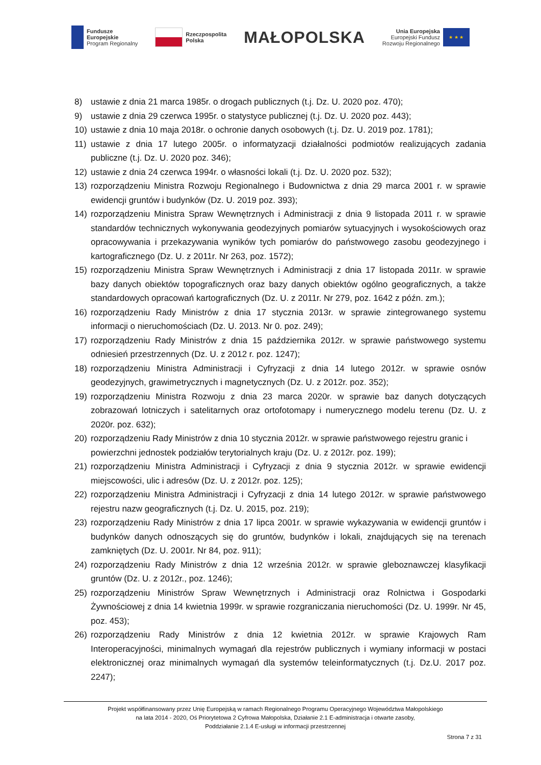Fundusze
Europejskie
Program Regionalny
Rzeczpospolita
Polska
MAŁOPOLSKA
Unia Europejska
Europejski Fundusz
Rozwoju Regionalnego
★ ★ ★
8) ustawie z dnia 21 marca 1985r. o drogach publicznych (t.j. Dz. U. 2020 poz. 470);
9) ustawie z dnia 29 czerwca 1995r. o statystyce publicznej (t.j. Dz. U. 2020 poz. 443);
10) ustawie z dnia 10 maja 2018r. o ochronie danych osobowych (t.j. Dz. U. 2019 poz. 1781);
11) ustawie z dnia 17 lutego 2005r. o informatyzacji działalności podmiotów realizujących zadania publiczne (t.j. Dz. U. 2020 poz. 346);
12) ustawie z dnia 24 czerwca 1994r. o własności lokali (t.j. Dz. U. 2020 poz. 532);
13) rozporządzeniu Ministra Rozwoju Regionalnego i Budownictwa z dnia 29 marca 2001 r. w sprawie ewidencji gruntów i budynków (Dz. U. 2019 poz. 393);
14) rozporządzeniu Ministra Spraw Wewnętrznych i Administracji z dnia 9 listopada 2011 r. w sprawie standardów technicznych wykonywania geodezyjnych pomiarów sytuacyjnych i wysokościowych oraz opracowywania i przekazywania wyników tych pomiarów do państwowego zasobu geodezyjnego i kartograficznego (Dz. U. z 2011r. Nr 263, poz. 1572);
15) rozporządzeniu Ministra Spraw Wewnętrznych i Administracji z dnia 17 listopada 2011r. w sprawie bazy danych obiektów topograficznych oraz bazy danych obiektów ogólno geograficznych, a także standardowych opracowań kartograficznych (Dz. U. z 2011r. Nr 279, poz. 1642 z późn. zm.);
16) rozporządzeniu Rady Ministrów z dnia 17 stycznia 2013r. w sprawie zintegrowanego systemu informacji o nieruchomościach (Dz. U. 2013. Nr 0. poz. 249);
17) rozporządzeniu Rady Ministrów z dnia 15 października 2012r. w sprawie państwowego systemu odniesień przestrzennych (Dz. U. z 2012 r. poz. 1247);
18) rozporządzeniu Ministra Administracji i Cyfryzacji z dnia 14 lutego 2012r. w sprawie osnów geodezyjnych, grawimetrycznych i magnetycznych (Dz. U. z 2012r. poz. 352);
19) rozporządzeniu Ministra Rozwoju z dnia 23 marca 2020r. w sprawie baz danych dotyczących zobrazowań lotniczych i satelitarnych oraz ortofotomapy i numerycznego modelu terenu (Dz. U. z 2020r. poz. 632);
20) rozporządzeniu Rady Ministrów z dnia 10 stycznia 2012r. w sprawie państwowego rejestru granic i powierzchni jednostek podziałów terytorialnych kraju (Dz. U. z 2012r. poz. 199);
21) rozporządzeniu Ministra Administracji i Cyfryzacji z dnia 9 stycznia 2012r. w sprawie ewidencji miejscowości, ulic i adresów (Dz. U. z 2012r. poz. 125);
22) rozporządzeniu Ministra Administracji i Cyfryzacji z dnia 14 lutego 2012r. w sprawie państwowego rejestru nazw geograficznych (t.j. Dz. U. 2015, poz. 219);
23) rozporządzeniu Rady Ministrów z dnia 17 lipca 2001r. w sprawie wykazywania w ewidencji gruntów i budynków danych odnoszących się do gruntów, budynków i lokali, znajdujących się na terenach zamkniętych (Dz. U. 2001r. Nr 84, poz. 911);
24) rozporządzeniu Rady Ministrów z dnia 12 września 2012r. w sprawie gleboznawczej klasyfikacji gruntów (Dz. U. z 2012r., poz. 1246);
25) rozporządzeniu Ministrów Spraw Wewnętrznych i Administracji oraz Rolnictwa i Gospodarki Żywnościowej z dnia 14 kwietnia 1999r. w sprawie rozgraniczania nieruchomości (Dz. U. 1999r. Nr 45, poz. 453);
26) rozporządzeniu Rady Ministrów z dnia 12 kwietnia 2012r. w sprawie Krajowych Ram Interoperacyjności, minimalnych wymagań dla rejestrów publicznych i wymiany informacji w postaci elektronicznej oraz minimalnych wymagań dla systemów teleinformatycznych (t.j. Dz.U. 2017 poz. 2247);
Projekt współfinansowany przez Unię Europejską w ramach Regionalnego Programu Operacyjnego Województwa Małopolskiego
na lata 2014 - 2020, Oś Priorytetowa 2 Cyfrowa Małopolska, Działanie 2.1 E-administracja i otwarte zasoby,
Poddziałanie 2.1.4 E-usługi w informacji przestrzennej
Strona 7 z 31